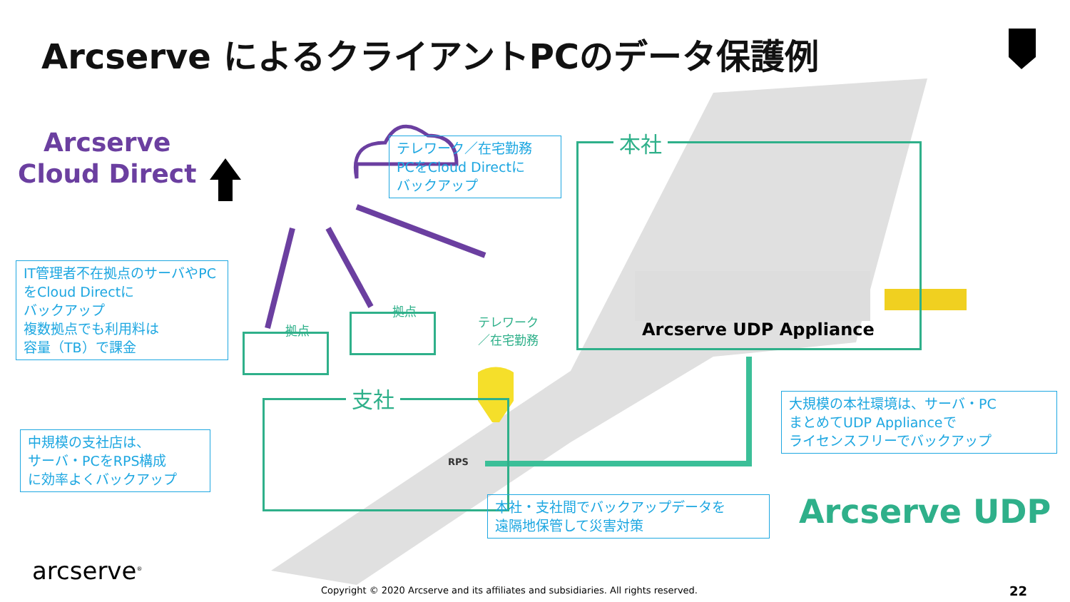Arcserve によるクライアントPCのデータ保護例
Arcserve
Cloud Direct
テレワーク／在宅勤務
PCをCloud Directに
バックアップ
IT管理者不在拠点のサーバやPCをCloud Directに
バックアップ
複数拠点でも利用料は
容量（TB）で課金
拠点
拠点
テレワーク
／在宅勤務
本社
Arcserve UDP Appliance
支社
RPS
中規模の支社店は、
サーバ・PCをRPS構成
に効率よくバックアップ
大規模の本社環境は、サーバ・PC
まとめてUDP Applianceで
ライセンスフリーでバックアップ
本社・支社間でバックアップデータを
遠隔地保管して災害対策
Arcserve UDP
arcserve<sup>®</sup>
Copyright © 2020 Arcserve and its affiliates and subsidiaries. All rights reserved.
22